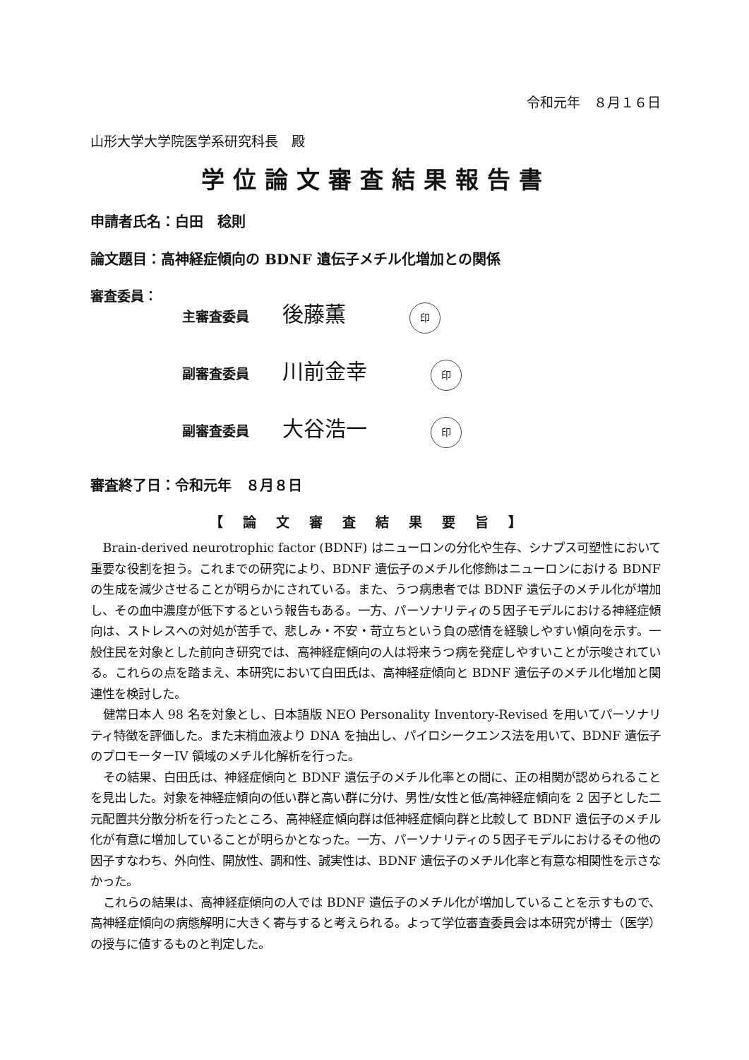令和元年　８月１６日
山形大学大学院医学系研究科長　殿
学位論文審査結果報告書
申請者氏名：白田　稔則
論文題目：高神経症傾向の BDNF 遺伝子メチル化増加との関係
審査委員：
主審査委員 後藤薫 印
副審査委員 川前金幸 印
副審査委員 大谷浩一 印
審査終了日：令和元年　８月８日
【論文審査結果要旨】
Brain-derived neurotrophic factor (BDNF) はニューロンの分化や生存、シナプス可塑性において重要な役割を担う。これまでの研究により、BDNF 遺伝子のメチル化修飾はニューロンにおける BDNF の生成を減少させることが明らかにされている。また、うつ病患者では BDNF 遺伝子のメチル化が増加し、その血中濃度が低下するという報告もある。一方、パーソナリティの５因子モデルにおける神経症傾向は、ストレスへの対処が苦手で、悲しみ・不安・苛立ちという負の感情を経験しやすい傾向を示す。一般住民を対象とした前向き研究では、高神経症傾向の人は将来うつ病を発症しやすいことが示唆されている。これらの点を踏まえ、本研究において白田氏は、高神経症傾向と BDNF 遺伝子のメチル化増加と関連性を検討した。
健常日本人 98 名を対象とし、日本語版 NEO Personality Inventory-Revised を用いてパーソナリティ特徴を評価した。また末梢血液より DNA を抽出し、パイロシークエンス法を用いて、BDNF 遺伝子のプロモーターIV 領域のメチル化解析を行った。
その結果、白田氏は、神経症傾向と BDNF 遺伝子のメチル化率との間に、正の相関が認められることを見出した。対象を神経症傾向の低い群と高い群に分け、男性/女性と低/高神経症傾向を 2 因子とした二元配置共分散分析を行ったところ、高神経症傾向群は低神経症傾向群と比較して BDNF 遺伝子のメチル化が有意に増加していることが明らかとなった。一方、パーソナリティの５因子モデルにおけるその他の因子すなわち、外向性、開放性、調和性、誠実性は、BDNF 遺伝子のメチル化率と有意な相関性を示さなかった。
これらの結果は、高神経症傾向の人では BDNF 遺伝子のメチル化が増加していることを示すもので、高神経症傾向の病態解明に大きく寄与すると考えられる。よって学位審査委員会は本研究が博士（医学）の授与に値するものと判定した。